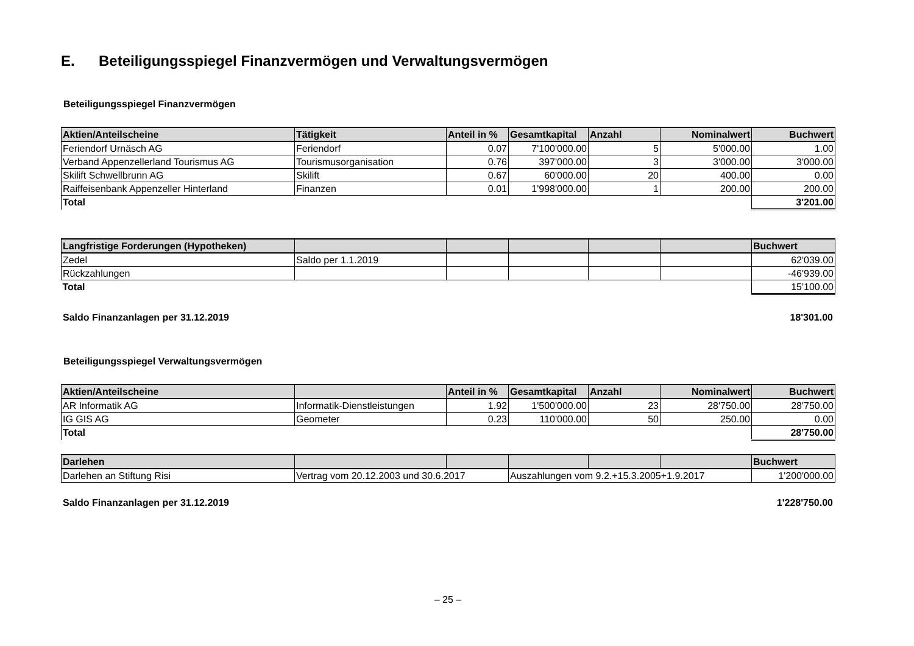E. Beteiligungsspiegel Finanzvermögen und Verwaltungsvermögen
Beteiligungsspiegel Finanzvermögen
| Aktien/Anteilscheine | Tätigkeit | Anteil in % | Gesamtkapital | Anzahl | Nominalwert | Buchwert |
| --- | --- | --- | --- | --- | --- | --- |
| Feriendorf Urnäsch AG | Feriendorf | 0.07 | 7'100'000.00 | 5 | 5'000.00 | 1.00 |
| Verband Appenzellerland Tourismus AG | Tourismusorganisation | 0.76 | 397'000.00 | 3 | 3'000.00 | 3'000.00 |
| Skilift Schwellbrunn AG | Skilift | 0.67 | 60'000.00 | 20 | 400.00 | 0.00 |
| Raiffeisenbank Appenzeller Hinterland | Finanzen | 0.01 | 1'998'000.00 | 1 | 200.00 | 200.00 |
| Total | | | | | | 3'201.00 |
| Langfristige Forderungen (Hypotheken) | | | | | | Buchwert |
| --- | --- | --- | --- | --- | --- | --- |
| Zedel | Saldo per 1.1.2019 | | | | | 62'039.00 |
| Rückzahlungen | | | | | | -46'939.00 |
| Total | | | | | | 15'100.00 |
Saldo Finanzanlagen per 31.12.2019 18'301.00
Beteiligungsspiegel Verwaltungsvermögen
| Aktien/Anteilscheine | | Anteil in % | Gesamtkapital | Anzahl | Nominalwert | Buchwert |
| --- | --- | --- | --- | --- | --- | --- |
| AR Informatik AG | Informatik-Dienstleistungen | 1.92 | 1'500'000.00 | 23 | 28'750.00 | 28'750.00 |
| IG GIS AG | Geometer | 0.23 | 110'000.00 | 50 | 250.00 | 0.00 |
| Total | | | | | | 28'750.00 |
| Darlehen | | | | | | Buchwert |
| --- | --- | --- | --- | --- | --- | --- |
| Darlehen an Stiftung Risi | Vertrag vom 20.12.2003 und 30.6.2017 | | Auszahlungen vom 9.2.+15.3.2005+1.9.2017 | | | 1'200'000.00 |
Saldo Finanzanlagen per 31.12.2019 1'228'750.00
– 25 –